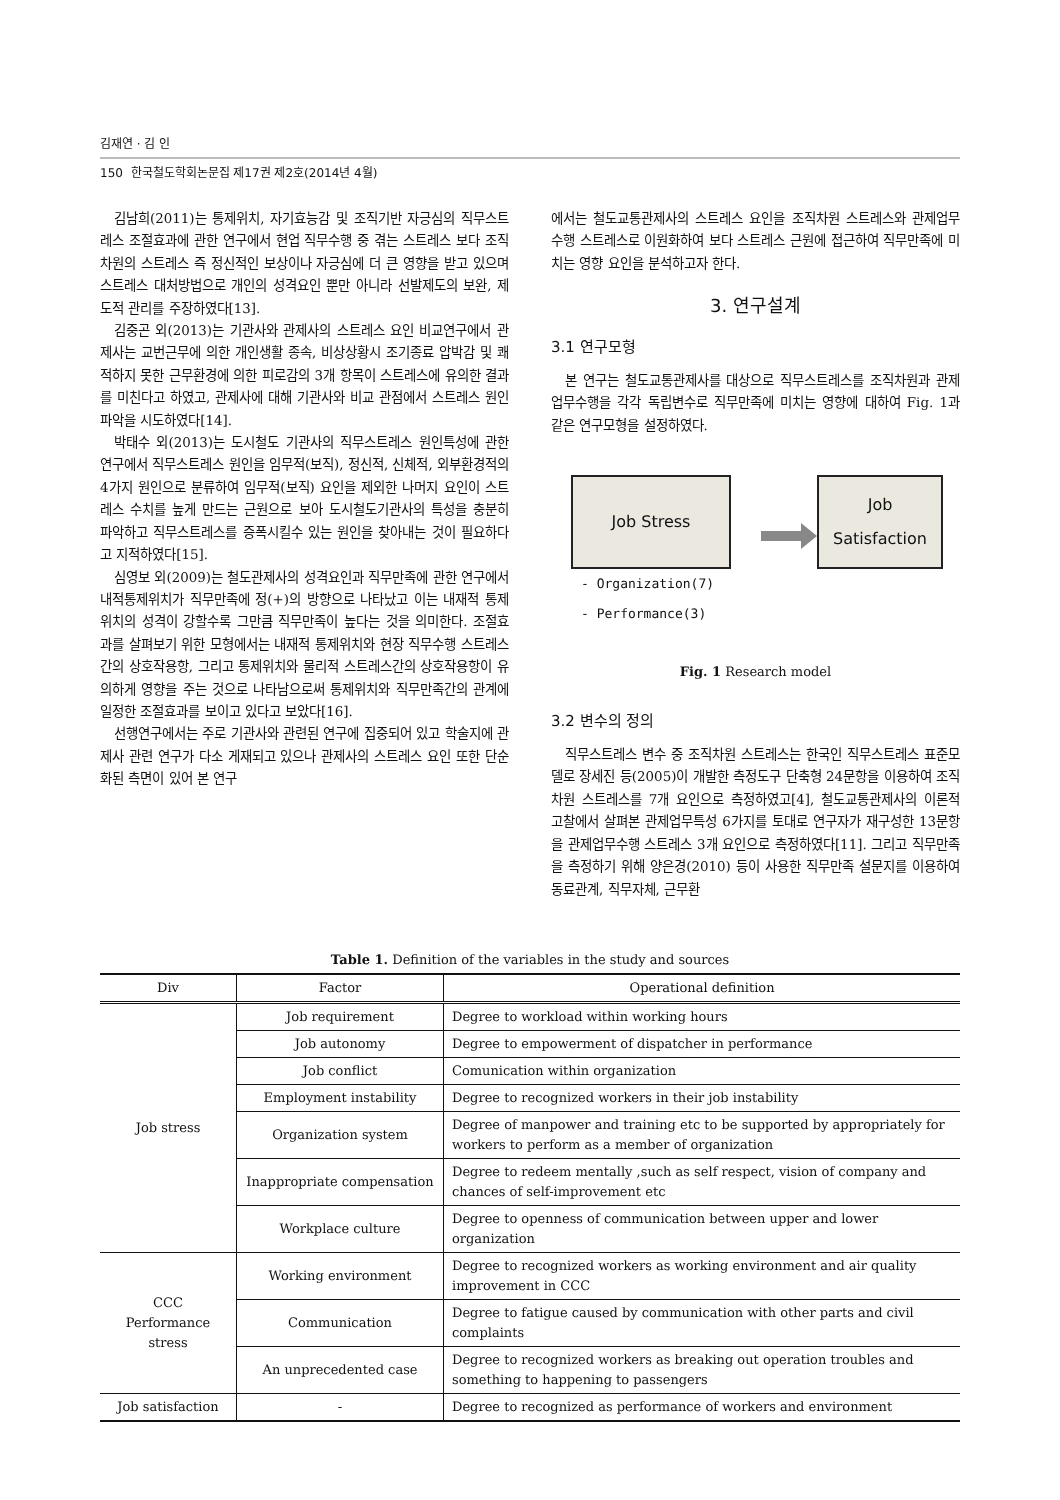김재연 · 김 인
150 한국철도학회논문집 제17권 제2호(2014년 4월)
김남희(2011)는 통제위치, 자기효능감 및 조직기반 자긍심의 직무스트레스 조절효과에 관한 연구에서 현업 직무수행 중 겪는 스트레스 보다 조직차원의 스트레스 즉 정신적인 보상이나 자긍심에 더 큰 영향을 받고 있으며 스트레스 대처방법으로 개인의 성격요인 뿐만 아니라 선발제도의 보완, 제도적 관리를 주장하였다[13].
김중곤 외(2013)는 기관사와 관제사의 스트레스 요인 비교연구에서 관제사는 교번근무에 의한 개인생활 종속, 비상상황시 조기종료 압박감 및 쾌적하지 못한 근무환경에 의한 피로감의 3개 항목이 스트레스에 유의한 결과를 미친다고 하였고, 관제사에 대해 기관사와 비교 관점에서 스트레스 원인 파악을 시도하였다[14].
박태수 외(2013)는 도시철도 기관사의 직무스트레스 원인특성에 관한 연구에서 직무스트레스 원인을 임무적(보직), 정신적, 신체적, 외부환경적의 4가지 원인으로 분류하여 임무적(보직) 요인을 제외한 나머지 요인이 스트레스 수치를 높게 만드는 근원으로 보아 도시철도기관사의 특성을 충분히 파악하고 직무스트레스를 증폭시킬수 있는 원인을 찾아내는 것이 필요하다고 지적하였다[15].
심영보 외(2009)는 철도관제사의 성격요인과 직무만족에 관한 연구에서 내적통제위치가 직무만족에 정(+)의 방향으로 나타났고 이는 내재적 통제위치의 성격이 강할수록 그만큼 직무만족이 높다는 것을 의미한다. 조절효과를 살펴보기 위한 모형에서는 내재적 통제위치와 현장 직무수행 스트레스 간의 상호작용항, 그리고 통제위치와 물리적 스트레스간의 상호작용항이 유의하게 영향을 주는 것으로 나타남으로써 통제위치와 직무만족간의 관계에 일정한 조절효과를 보이고 있다고 보았다[16].
선행연구에서는 주로 기관사와 관련된 연구에 집중되어 있고 학술지에 관제사 관련 연구가 다소 게재되고 있으나 관제사의 스트레스 요인 또한 단순화된 측면이 있어 본 연구
에서는 철도교통관제사의 스트레스 요인을 조직차원 스트레스와 관제업무수행 스트레스로 이원화하여 보다 스트레스 근원에 접근하여 직무만족에 미치는 영향 요인을 분석하고자 한다.
3. 연구설계
3.1 연구모형
본 연구는 철도교통관제사를 대상으로 직무스트레스를 조직차원과 관제업무수행을 각각 독립변수로 직무만족에 미치는 영향에 대하여 Fig. 1과 같은 연구모형을 설정하였다.
Job Stress
Job
Satisfaction
- Organization(7)
- Performance(3)
Fig. 1 Research model
3.2 변수의 정의
직무스트레스 변수 중 조직차원 스트레스는 한국인 직무스트레스 표준모델로 장세진 등(2005)이 개발한 측정도구 단축형 24문항을 이용하여 조직차원 스트레스를 7개 요인으로 측정하였고[4], 철도교통관제사의 이론적 고찰에서 살펴본 관제업무특성 6가지를 토대로 연구자가 재구성한 13문항을 관제업무수행 스트레스 3개 요인으로 측정하였다[11]. 그리고 직무만족을 측정하기 위해 양은경(2010) 등이 사용한 직무만족 설문지를 이용하여 동료관계, 직무자체, 근무환
Table 1. Definition of the variables in the study and sources
| Div | Factor | Operational definition |
| --- | --- | --- |
| Job stress | Job requirement | Degree to workload within working hours |
| | Job autonomy | Degree to empowerment of dispatcher in performance |
| | Job conflict | Comunication within organization |
| | Employment instability | Degree to recognized workers in their job instability |
| | Organization system | Degree of manpower and training etc to be supported by appropriately for workers to perform as a member of organization |
| | Inappropriate compensation | Degree to redeem mentally ,such as self respect, vision of company and chances of self-improvement etc |
| | Workplace culture | Degree to openness of communication between upper and lower organization |
| CCC Performance stress | Working environment | Degree to recognized workers as working environment and air quality improvement in CCC |
| | Communication | Degree to fatigue caused by communication with other parts and civil complaints |
| | An unprecedented case | Degree to recognized workers as breaking out operation troubles and something to happening to passengers |
| Job satisfaction | - | Degree to recognized as performance of workers and environment |